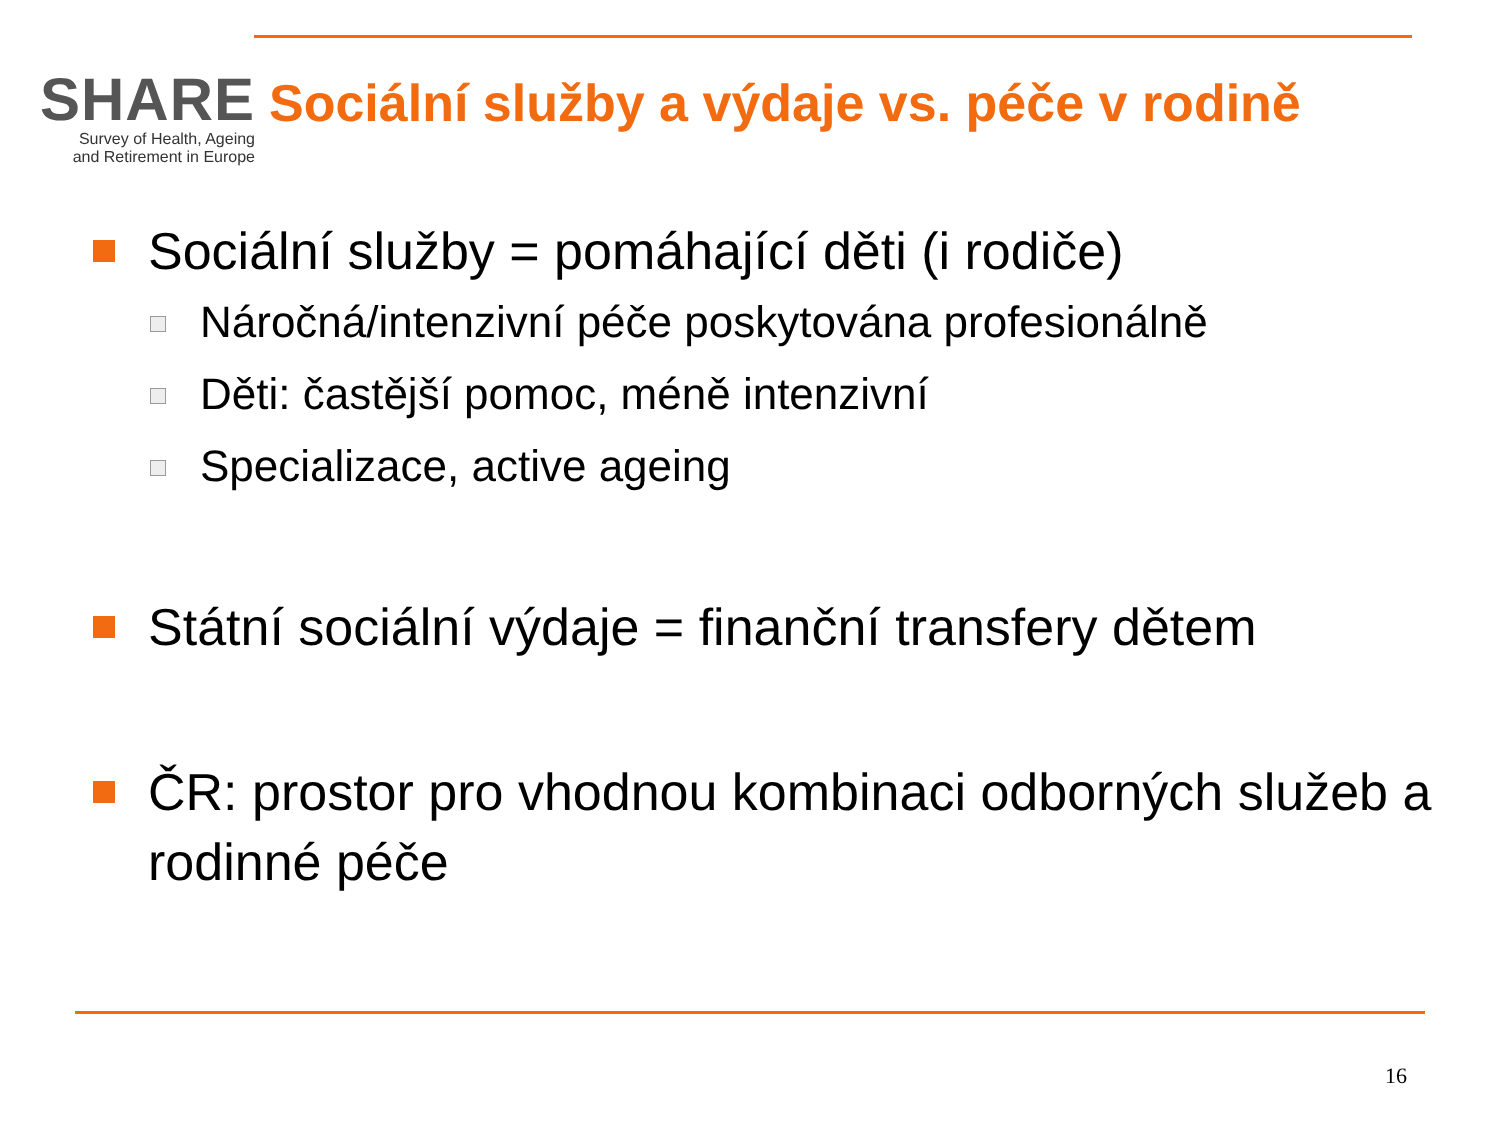SHARE
Survey of Health, Ageing
and Retirement in Europe
Sociální služby a výdaje vs. péče v rodině
Sociální služby = pomáhající děti (i rodiče)
Náročná/intenzivní péče poskytována profesionálně
Děti: častější pomoc, méně intenzivní
Specializace, active ageing
Státní sociální výdaje = finanční transfery dětem
ČR: prostor pro vhodnou kombinaci odborných služeb a rodinné péče
16